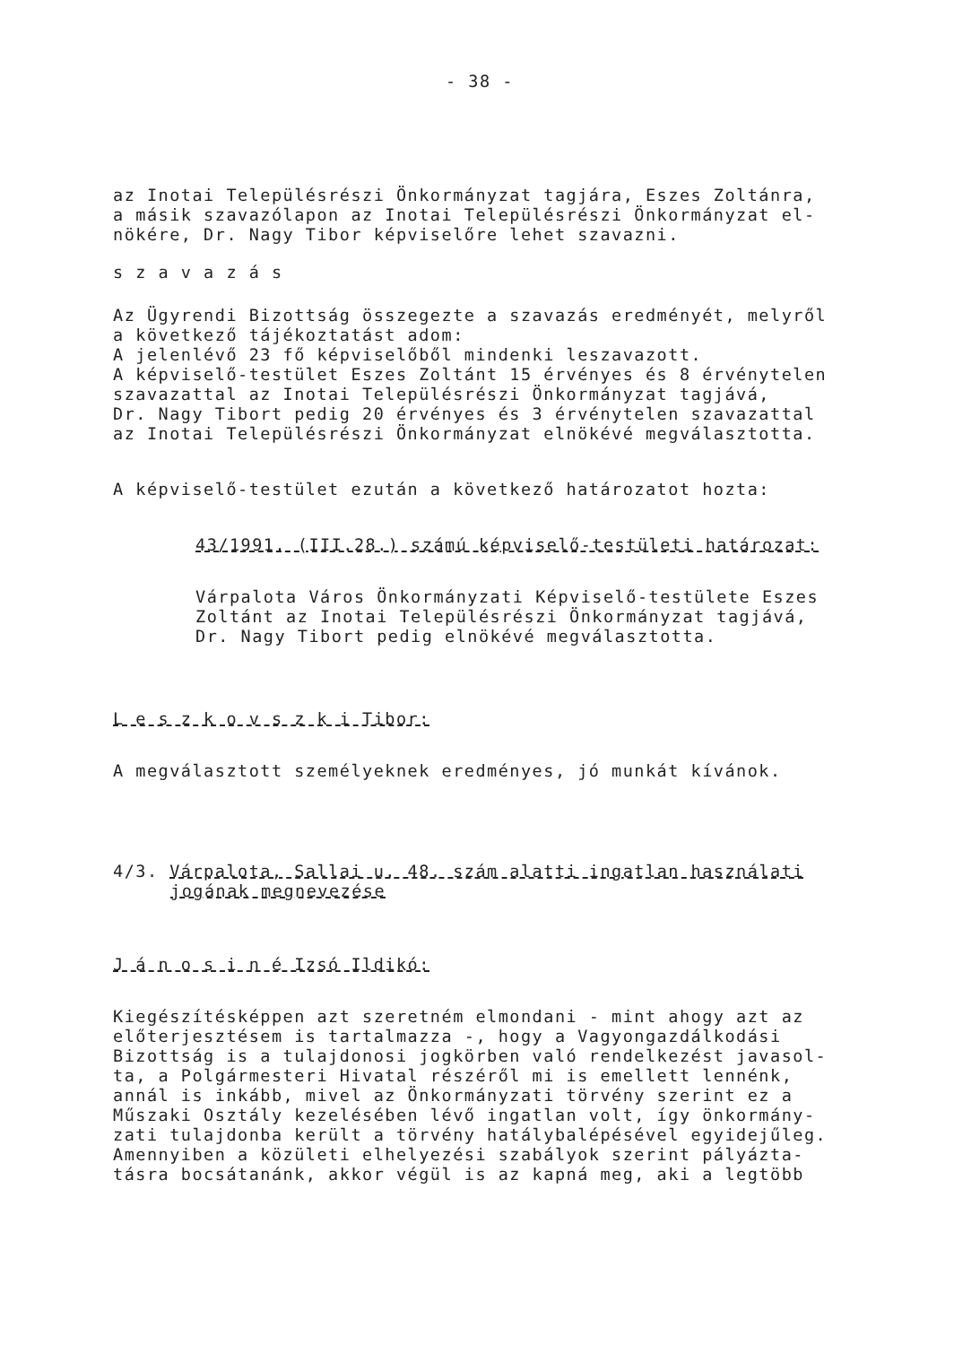- 38 -
az Inotai Településrészi Önkormányzat tagjára, Eszes Zoltánra,
a másik szavazólapon az Inotai Településrészi Önkormányzat el-
nökére, Dr. Nagy Tibor képviselőre lehet szavazni.
s z a v a z á s
Az Ügyrendi Bizottság összegezte a szavazás eredményét, melyről
a következő tájékoztatást adom:
A jelenlévő 23 fő képviselőből mindenki leszavazott.
A képviselő-testület Eszes Zoltánt 15 érvényes és 8 érvénytelen
szavazattal az Inotai Településrészi Önkormányzat tagjává,
Dr. Nagy Tibort pedig 20 érvényes és 3 érvénytelen szavazattal
az Inotai Településrészi Önkormányzat elnökévé megválasztotta.
A képviselő-testület ezután a következő határozatot hozta:
43/1991. (III.28.) számú képviselő-testületi határozat:
Várpalota Város Önkormányzati Képviselő-testülete Eszes
Zoltánt az Inotai Településrészi Önkormányzat tagjává,
Dr. Nagy Tibort pedig elnökévé megválasztotta.
L e s z k o v s z k i Tibor:
A megválasztott személyeknek eredményes, jó munkát kívánok.
4/3. Várpalota, Sallai u. 48. szám alatti ingatlan használati
jogának megnevezése
J á n o s i n é Izsó Ildikó:
Kiegészítésképpen azt szeretném elmondani - mint ahogy azt az
előterjesztésem is tartalmazza -, hogy a Vagyongazdálkodási
Bizottság is a tulajdonosi jogkörben való rendelkezést javasol-
ta, a Polgármesteri Hivatal részéről mi is emellett lennénk,
annál is inkább, mivel az Önkormányzati törvény szerint ez a
Műszaki Osztály kezelésében lévő ingatlan volt, így önkormány-
zati tulajdonba került a törvény hatálybalépésével egyidejűleg.
Amennyiben a közületi elhelyezési szabályok szerint pályázta-
tásra bocsátanánk, akkor végül is az kapná meg, aki a legtöbb